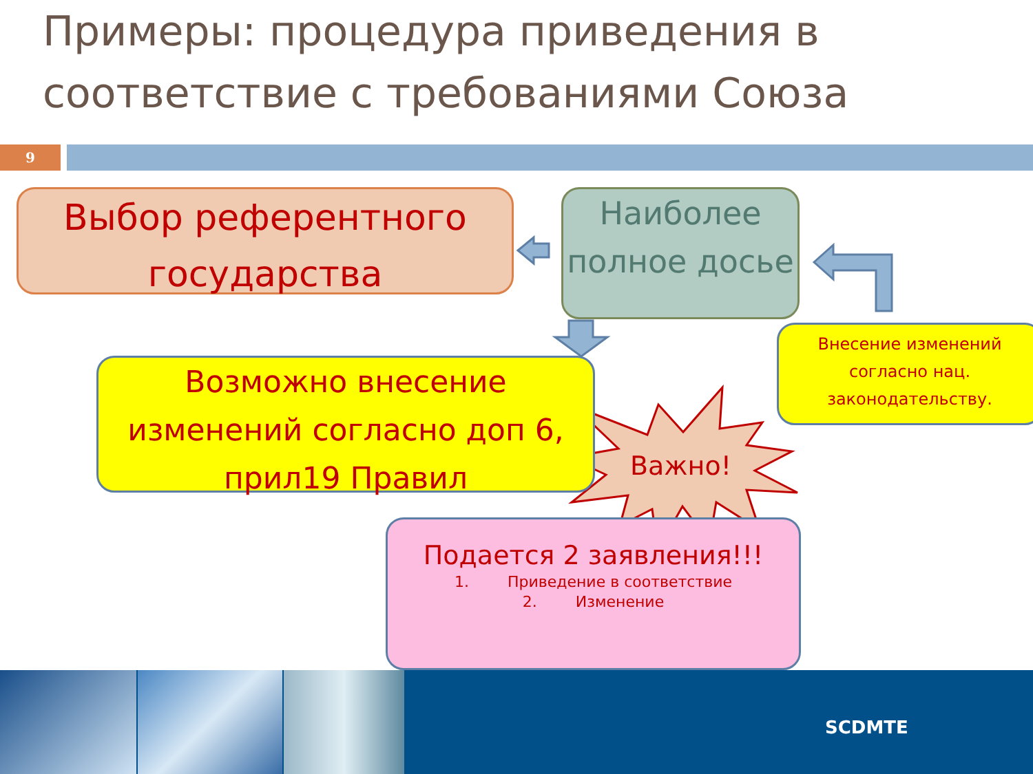Примеры: процедура приведения в соответствие с требованиями Союза
9
Выбор референтного государства
Наиболее полное досье
Возможно внесение изменений согласно доп 6, прил19 Правил
Внесение изменений согласно нац. законодательству.
Подается 2 заявления!!!
1. Приведение в соответствие
2. Изменение
Важно!
SCDMTE